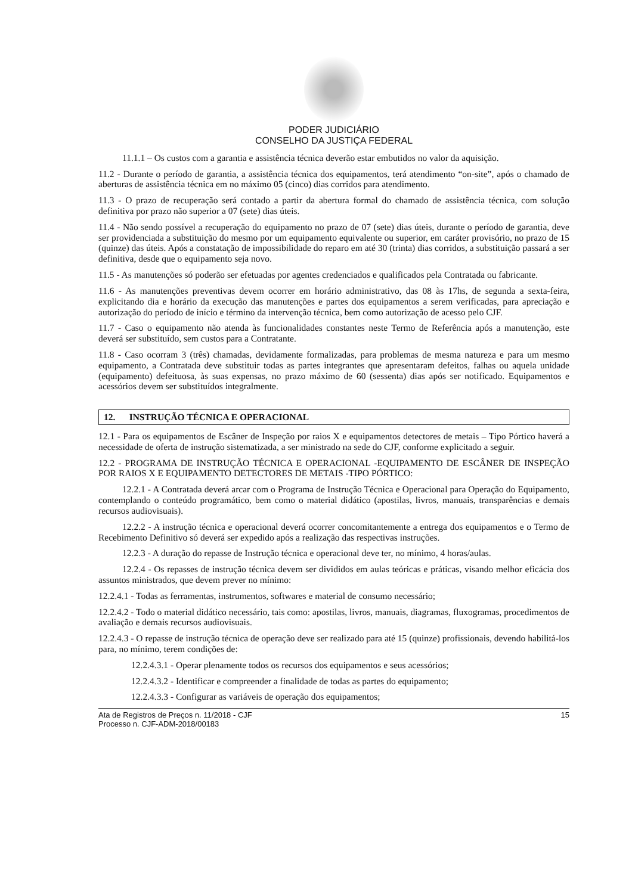PODER JUDICIÁRIO
CONSELHO DA JUSTIÇA FEDERAL
11.1.1 – Os custos com a garantia e assistência técnica deverão estar embutidos no valor da aquisição.
11.2 - Durante o período de garantia, a assistência técnica dos equipamentos, terá atendimento “on-site”, após o chamado de aberturas de assistência técnica em no máximo 05 (cinco) dias corridos para atendimento.
11.3 - O prazo de recuperação será contado a partir da abertura formal do chamado de assistência técnica, com solução definitiva por prazo não superior a 07 (sete) dias úteis.
11.4 - Não sendo possível a recuperação do equipamento no prazo de 07 (sete) dias úteis, durante o período de garantia, deve ser providenciada a substituição do mesmo por um equipamento equivalente ou superior, em caráter provisório, no prazo de 15 (quinze) das úteis. Após a constatação de impossibilidade do reparo em até 30 (trinta) dias corridos, a substituição passará a ser definitiva, desde que o equipamento seja novo.
11.5 - As manutenções só poderão ser efetuadas por agentes credenciados e qualificados pela Contratada ou fabricante.
11.6 - As manutenções preventivas devem ocorrer em horário administrativo, das 08 às 17hs, de segunda a sexta-feira, explicitando dia e horário da execução das manutenções e partes dos equipamentos a serem verificadas, para apreciação e autorização do período de início e término da intervenção técnica, bem como autorização de acesso pelo CJF.
11.7 - Caso o equipamento não atenda às funcionalidades constantes neste Termo de Referência após a manutenção, este deverá ser substituído, sem custos para a Contratante.
11.8 - Caso ocorram 3 (três) chamadas, devidamente formalizadas, para problemas de mesma natureza e para um mesmo equipamento, a Contratada deve substituir todas as partes integrantes que apresentaram defeitos, falhas ou aquela unidade (equipamento) defeituosa, às suas expensas, no prazo máximo de 60 (sessenta) dias após ser notificado. Equipamentos e acessórios devem ser substituídos integralmente.
12. INSTRUÇÃO TÉCNICA E OPERACIONAL
12.1 - Para os equipamentos de Escâner de Inspeção por raios X e equipamentos detectores de metais – Tipo Pórtico haverá a necessidade de oferta de instrução sistematizada, a ser ministrado na sede do CJF, conforme explicitado a seguir.
12.2 - PROGRAMA DE INSTRUÇÃO TÉCNICA E OPERACIONAL -EQUIPAMENTO DE ESCÂNER DE INSPEÇÃO POR RAIOS X E EQUIPAMENTO DETECTORES DE METAIS -TIPO PÓRTICO:
12.2.1 - A Contratada deverá arcar com o Programa de Instrução Técnica e Operacional para Operação do Equipamento, contemplando o conteúdo programático, bem como o material didático (apostilas, livros, manuais, transparências e demais recursos audiovisuais).
12.2.2 - A instrução técnica e operacional deverá ocorrer concomitantemente a entrega dos equipamentos e o Termo de Recebimento Definitivo só deverá ser expedido após a realização das respectivas instruções.
12.2.3 - A duração do repasse de Instrução técnica e operacional deve ter, no mínimo, 4 horas/aulas.
12.2.4 - Os repasses de instrução técnica devem ser divididos em aulas teóricas e práticas, visando melhor eficácia dos assuntos ministrados, que devem prever no mínimo:
12.2.4.1 - Todas as ferramentas, instrumentos, softwares e material de consumo necessário;
12.2.4.2 - Todo o material didático necessário, tais como: apostilas, livros, manuais, diagramas, fluxogramas, procedimentos de avaliação e demais recursos audiovisuais.
12.2.4.3 - O repasse de instrução técnica de operação deve ser realizado para até 15 (quinze) profissionais, devendo habilitá-los para, no mínimo, terem condições de:
12.2.4.3.1 - Operar plenamente todos os recursos dos equipamentos e seus acessórios;
12.2.4.3.2 - Identificar e compreender a finalidade de todas as partes do equipamento;
12.2.4.3.3 - Configurar as variáveis de operação dos equipamentos;
Ata de Registros de Preços n. 11/2018 - CJF
Processo n. CJF-ADM-2018/00183
15